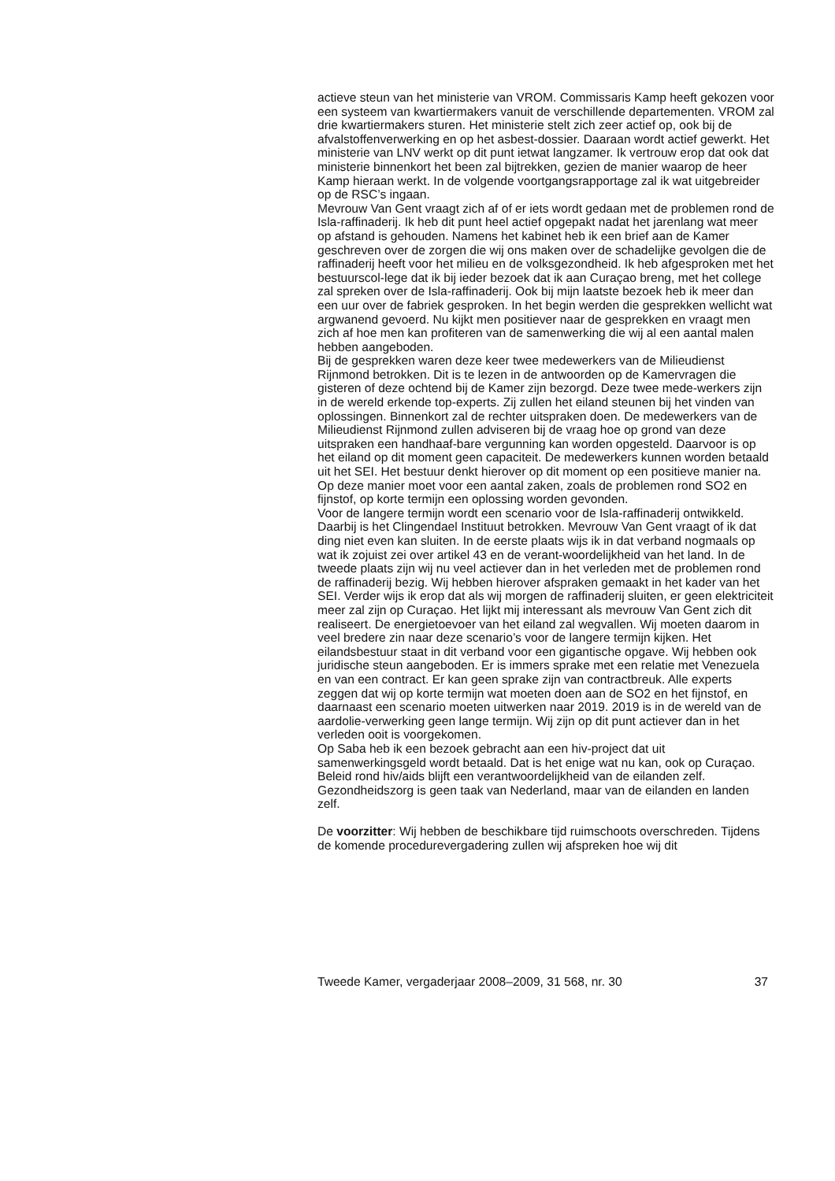actieve steun van het ministerie van VROM. Commissaris Kamp heeft gekozen voor een systeem van kwartiermakers vanuit de verschillende departementen. VROM zal drie kwartiermakers sturen. Het ministerie stelt zich zeer actief op, ook bij de afvalstoffenverwerking en op het asbest-dossier. Daaraan wordt actief gewerkt. Het ministerie van LNV werkt op dit punt ietwat langzamer. Ik vertrouw erop dat ook dat ministerie binnenkort het been zal bijtrekken, gezien de manier waarop de heer Kamp hieraan werkt. In de volgende voortgangsrapportage zal ik wat uitgebreider op de RSC’s ingaan.
Mevrouw Van Gent vraagt zich af of er iets wordt gedaan met de problemen rond de Isla-raffinaderij. Ik heb dit punt heel actief opgepakt nadat het jarenlang wat meer op afstand is gehouden. Namens het kabinet heb ik een brief aan de Kamer geschreven over de zorgen die wij ons maken over de schadelijke gevolgen die de raffinaderij heeft voor het milieu en de volksgezondheid. Ik heb afgesproken met het bestuurscol-lege dat ik bij ieder bezoek dat ik aan Curaçao breng, met het college zal spreken over de Isla-raffinaderij. Ook bij mijn laatste bezoek heb ik meer dan een uur over de fabriek gesproken. In het begin werden die gesprekken wellicht wat argwanend gevoerd. Nu kijkt men positiever naar de gesprekken en vraagt men zich af hoe men kan profiteren van de samenwerking die wij al een aantal malen hebben aangeboden.
Bij de gesprekken waren deze keer twee medewerkers van de Milieudienst Rijnmond betrokken. Dit is te lezen in de antwoorden op de Kamervragen die gisteren of deze ochtend bij de Kamer zijn bezorgd. Deze twee mede-werkers zijn in de wereld erkende top-experts. Zij zullen het eiland steunen bij het vinden van oplossingen. Binnenkort zal de rechter uitspraken doen. De medewerkers van de Milieudienst Rijnmond zullen adviseren bij de vraag hoe op grond van deze uitspraken een handhaaf-bare vergunning kan worden opgesteld. Daarvoor is op het eiland op dit moment geen capaciteit. De medewerkers kunnen worden betaald uit het SEI. Het bestuur denkt hierover op dit moment op een positieve manier na. Op deze manier moet voor een aantal zaken, zoals de problemen rond SO2 en fijnstof, op korte termijn een oplossing worden gevonden.
Voor de langere termijn wordt een scenario voor de Isla-raffinaderij ontwikkeld. Daarbij is het Clingendael Instituut betrokken. Mevrouw Van Gent vraagt of ik dat ding niet even kan sluiten. In de eerste plaats wijs ik in dat verband nogmaals op wat ik zojuist zei over artikel 43 en de verant-woordelijkheid van het land. In de tweede plaats zijn wij nu veel actiever dan in het verleden met de problemen rond de raffinaderij bezig. Wij hebben hierover afspraken gemaakt in het kader van het SEI. Verder wijs ik erop dat als wij morgen de raffinaderij sluiten, er geen elektriciteit meer zal zijn op Curaçao. Het lijkt mij interessant als mevrouw Van Gent zich dit realiseert. De energietoevoer van het eiland zal wegvallen. Wij moeten daarom in veel bredere zin naar deze scenario’s voor de langere termijn kijken. Het eilandsbestuur staat in dit verband voor een gigantische opgave. Wij hebben ook juridische steun aangeboden. Er is immers sprake met een relatie met Venezuela en van een contract. Er kan geen sprake zijn van contractbreuk. Alle experts zeggen dat wij op korte termijn wat moeten doen aan de SO2 en het fijnstof, en daarnaast een scenario moeten uitwerken naar 2019. 2019 is in de wereld van de aardolie-verwerking geen lange termijn. Wij zijn op dit punt actiever dan in het verleden ooit is voorgekomen.
Op Saba heb ik een bezoek gebracht aan een hiv-project dat uit samenwerkingsgeld wordt betaald. Dat is het enige wat nu kan, ook op Curaçao. Beleid rond hiv/aids blijft een verantwoordelijkheid van de eilanden zelf. Gezondheidszorg is geen taak van Nederland, maar van de eilanden en landen zelf.
De voorzitter: Wij hebben de beschikbare tijd ruimschoots overschreden. Tijdens de komende procedurevergadering zullen wij afspreken hoe wij dit
Tweede Kamer, vergaderjaar 2008–2009, 31 568, nr. 30 37